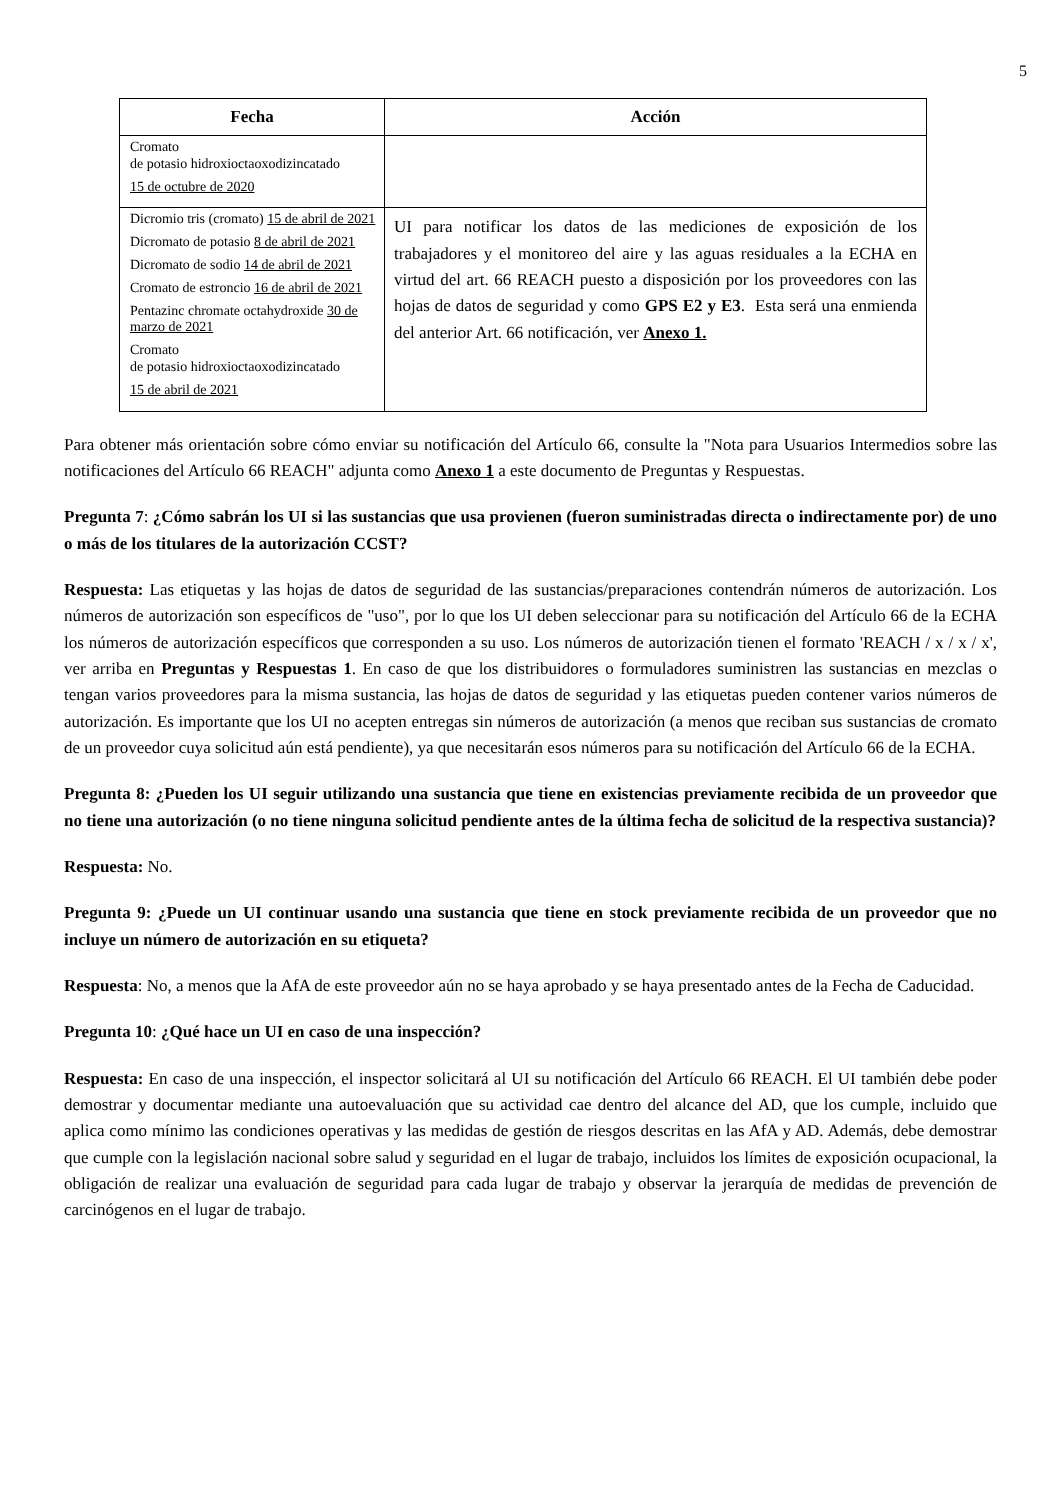5
| Fecha | Acción |
| --- | --- |
| Cromato de potasio hidroxioctaoxodizincatado 15 de octubre de 2020 | |
| Dicromio tris (cromato) 15 de abril de 2021 Dicromato de potasio 8 de abril de 2021 Dicromato de sodio 14 de abril de 2021 Cromato de estroncio 16 de abril de 2021 Pentazinc chromate octahydroxide 30 de marzo de 2021 Cromato de potasio hidroxioctaoxodizincatado 15 de abril de 2021 | UI para notificar los datos de las mediciones de exposición de los trabajadores y el monitoreo del aire y las aguas residuales a la ECHA en virtud del art. 66 REACH puesto a disposición por los proveedores con las hojas de datos de seguridad y como GPS E2 y E3 . Esta será una enmienda del anterior Art. 66 notificación, ver Anexo 1. |
Para obtener más orientación sobre cómo enviar su notificación del Artículo 66, consulte la "Nota para Usuarios Intermedios sobre las notificaciones del Artículo 66 REACH" adjunta como Anexo 1 a este documento de Preguntas y Respuestas.
Pregunta 7: ¿Cómo sabrán los UI si las sustancias que usa provienen (fueron suministradas directa o indirectamente por) de uno o más de los titulares de la autorización CCST?
Respuesta: Las etiquetas y las hojas de datos de seguridad de las sustancias/preparaciones contendrán números de autorización. Los números de autorización son específicos de "uso", por lo que los UI deben seleccionar para su notificación del Artículo 66 de la ECHA los números de autorización específicos que corresponden a su uso. Los números de autorización tienen el formato 'REACH / x / x / x', ver arriba en Preguntas y Respuestas 1. En caso de que los distribuidores o formuladores suministren las sustancias en mezclas o tengan varios proveedores para la misma sustancia, las hojas de datos de seguridad y las etiquetas pueden contener varios números de autorización. Es importante que los UI no acepten entregas sin números de autorización (a menos que reciban sus sustancias de cromato de un proveedor cuya solicitud aún está pendiente), ya que necesitarán esos números para su notificación del Artículo 66 de la ECHA.
Pregunta 8: ¿Pueden los UI seguir utilizando una sustancia que tiene en existencias previamente recibida de un proveedor que no tiene una autorización (o no tiene ninguna solicitud pendiente antes de la última fecha de solicitud de la respectiva sustancia)?
Respuesta: No.
Pregunta 9: ¿Puede un UI continuar usando una sustancia que tiene en stock previamente recibida de un proveedor que no incluye un número de autorización en su etiqueta?
Respuesta: No, a menos que la AfA de este proveedor aún no se haya aprobado y se haya presentado antes de la Fecha de Caducidad.
Pregunta 10: ¿Qué hace un UI en caso de una inspección?
Respuesta: En caso de una inspección, el inspector solicitará al UI su notificación del Artículo 66 REACH. El UI también debe poder demostrar y documentar mediante una autoevaluación que su actividad cae dentro del alcance del AD, que los cumple, incluido que aplica como mínimo las condiciones operativas y las medidas de gestión de riesgos descritas en las AfA y AD. Además, debe demostrar que cumple con la legislación nacional sobre salud y seguridad en el lugar de trabajo, incluidos los límites de exposición ocupacional, la obligación de realizar una evaluación de seguridad para cada lugar de trabajo y observar la jerarquía de medidas de prevención de carcinógenos en el lugar de trabajo.